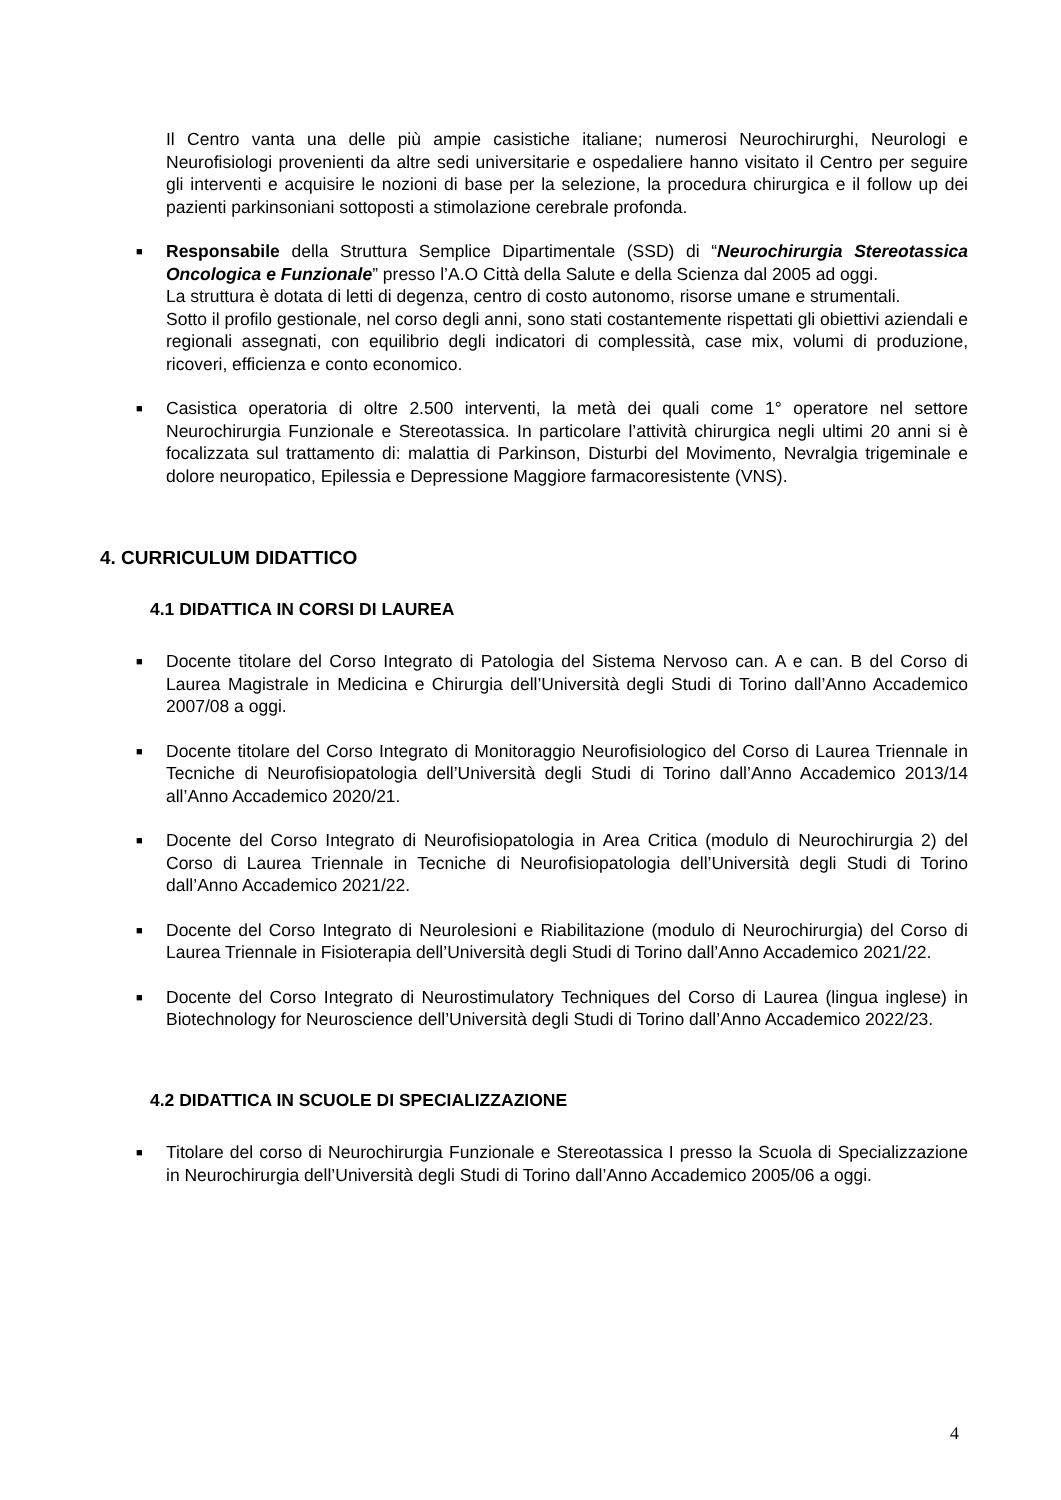Il Centro vanta una delle più ampie casistiche italiane; numerosi Neurochirurghi, Neurologi e Neurofisiologi provenienti da altre sedi universitarie e ospedaliere hanno visitato il Centro per seguire gli interventi e acquisire le nozioni di base per la selezione, la procedura chirurgica e il follow up dei pazienti parkinsoniani sottoposti a stimolazione cerebrale profonda.
■
Responsabile della Struttura Semplice Dipartimentale (SSD) di “Neurochirurgia Stereotassica Oncologica e Funzionale” presso l’A.O Città della Salute e della Scienza dal 2005 ad oggi.
La struttura è dotata di letti di degenza, centro di costo autonomo, risorse umane e strumentali.
Sotto il profilo gestionale, nel corso degli anni, sono stati costantemente rispettati gli obiettivi aziendali e regionali assegnati, con equilibrio degli indicatori di complessità, case mix, volumi di produzione, ricoveri, efficienza e conto economico.
■
Casistica operatoria di oltre 2.500 interventi, la metà dei quali come 1° operatore nel settore Neurochirurgia Funzionale e Stereotassica. In particolare l’attività chirurgica negli ultimi 20 anni si è focalizzata sul trattamento di: malattia di Parkinson, Disturbi del Movimento, Nevralgia trigeminale e dolore neuropatico, Epilessia e Depressione Maggiore farmacoresistente (VNS).
4. CURRICULUM DIDATTICO
4.1 DIDATTICA IN CORSI DI LAUREA
■
Docente titolare del Corso Integrato di Patologia del Sistema Nervoso can. A e can. B del Corso di Laurea Magistrale in Medicina e Chirurgia dell’Università degli Studi di Torino dall’Anno Accademico 2007/08 a oggi.
■
Docente titolare del Corso Integrato di Monitoraggio Neurofisiologico del Corso di Laurea Triennale in Tecniche di Neurofisiopatologia dell’Università degli Studi di Torino dall’Anno Accademico 2013/14 all’Anno Accademico 2020/21.
■
Docente del Corso Integrato di Neurofisiopatologia in Area Critica (modulo di Neurochirurgia 2) del Corso di Laurea Triennale in Tecniche di Neurofisiopatologia dell’Università degli Studi di Torino dall’Anno Accademico 2021/22.
■
Docente del Corso Integrato di Neurolesioni e Riabilitazione (modulo di Neurochirurgia) del Corso di Laurea Triennale in Fisioterapia dell’Università degli Studi di Torino dall’Anno Accademico 2021/22.
■
Docente del Corso Integrato di Neurostimulatory Techniques del Corso di Laurea (lingua inglese) in Biotechnology for Neuroscience dell’Università degli Studi di Torino dall’Anno Accademico 2022/23.
4.2 DIDATTICA IN SCUOLE DI SPECIALIZZAZIONE
■
Titolare del corso di Neurochirurgia Funzionale e Stereotassica I presso la Scuola di Specializzazione in Neurochirurgia dell’Università degli Studi di Torino dall’Anno Accademico 2005/06 a oggi.
4